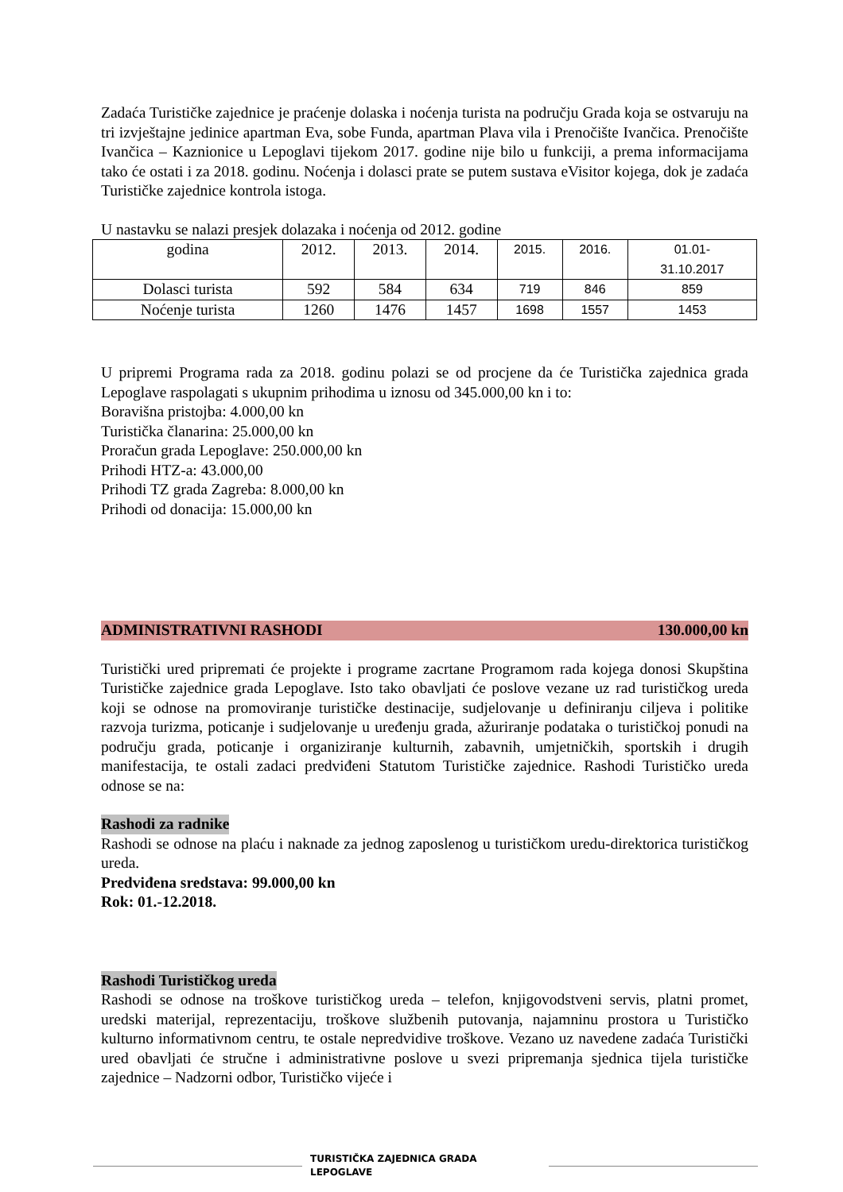Zadaća Turističke zajednice je praćenje dolaska i noćenja turista na području Grada koja se ostvaruju na tri izvještajne jedinice apartman Eva, sobe Funda, apartman Plava vila i Prenočište Ivančica. Prenočište Ivančica – Kaznionice u Lepoglavi tijekom 2017. godine nije bilo u funkciji, a prema informacijama tako će ostati i za 2018. godinu. Noćenja i dolasci prate se putem sustava eVisitor kojega, dok je zadaća Turističke zajednice kontrola istoga.
U nastavku se nalazi presjek dolazaka i noćenja od 2012. godine
| godina | 2012. | 2013. | 2014. | 2015. | 2016. | 01.01- 31.10.2017 |
| Dolasci turista | 592 | 584 | 634 | 719 | 846 | 859 |
| Noćenje turista | 1260 | 1476 | 1457 | 1698 | 1557 | 1453 |
U pripremi Programa rada za 2018. godinu polazi se od procjene da će Turistička zajednica grada Lepoglave raspolagati s ukupnim prihodima u iznosu od 345.000,00 kn i to:
Boravišna pristojba: 4.000,00 kn
Turistička članarina: 25.000,00 kn
Proračun grada Lepoglave: 250.000,00 kn
Prihodi HTZ-a: 43.000,00
Prihodi TZ grada Zagreba: 8.000,00 kn
Prihodi od donacija: 15.000,00 kn
ADMINISTRATIVNI RASHODI 130.000,00 kn
Turistički ured pripremati će projekte i programe zacrtane Programom rada kojega donosi Skupština Turističke zajednice grada Lepoglave. Isto tako obavljati će poslove vezane uz rad turističkog ureda koji se odnose na promoviranje turističke destinacije, sudjelovanje u definiranju ciljeva i politike razvoja turizma, poticanje i sudjelovanje u uređenju grada, ažuriranje podataka o turističkoj ponudi na području grada, poticanje i organiziranje kulturnih, zabavnih, umjetničkih, sportskih i drugih manifestacija, te ostali zadaci predviđeni Statutom Turističke zajednice. Rashodi Turističko ureda odnose se na:
Rashodi za radnike
Rashodi se odnose na plaću i naknade za jednog zaposlenog u turističkom uredu-direktorica turističkog ureda.
Predviđena sredstava: 99.000,00 kn
Rok: 01.-12.2018.
Rashodi Turističkog ureda
Rashodi se odnose na troškove turističkog ureda – telefon, knjigovodstveni servis, platni promet, uredski materijal, reprezentaciju, troškove službenih putovanja, najamninu prostora u Turističko kulturno informativnom centru, te ostale nepredvidive troškove. Vezano uz navedene zadaća Turistički ured obavljati će stručne i administrativne poslove u svezi pripremanja sjednica tijela turističke zajednice – Nadzorni odbor, Turističko vijeće i
TURISTIČKA ZAJEDNICA GRADA
LEPOGLAVE